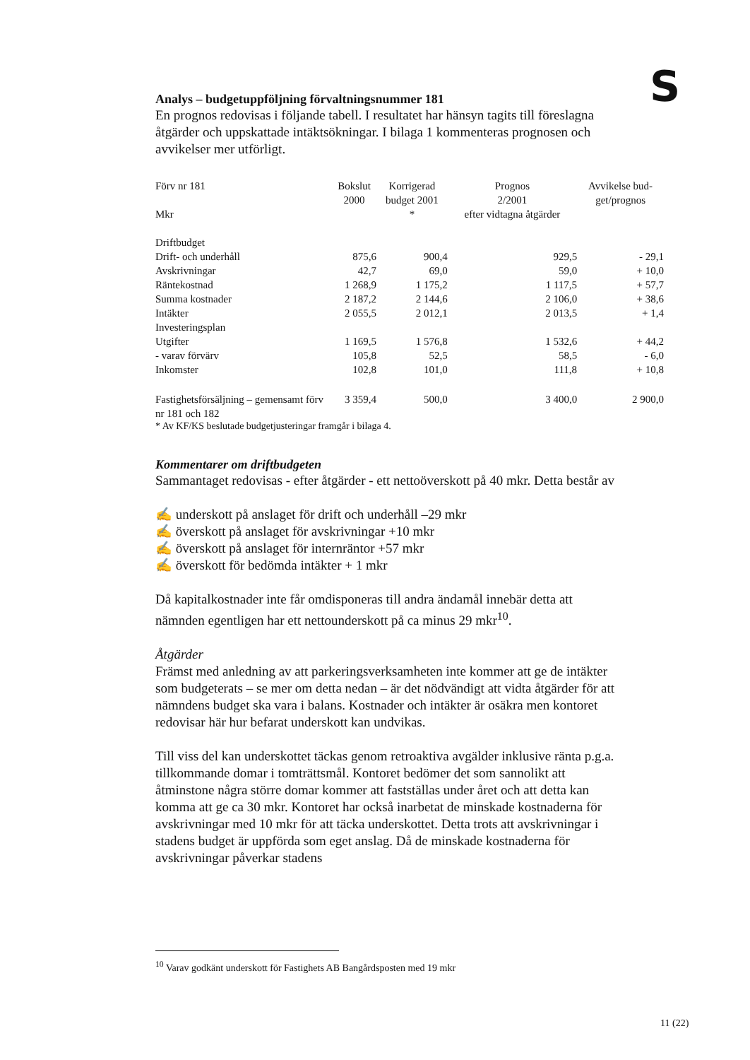S
Analys – budgetuppföljning förvaltningsnummer 181
En prognos redovisas i följande tabell. I resultatet har hänsyn tagits till föreslagna åtgärder och uppskattade intäktsökningar. I bilaga 1 kommenteras prognosen och avvikelser mer utförligt.
| Förv nr 181 Mkr | Bokslut 2000 | Korrigerad budget 2001 * | Prognos 2/2001 efter vidtagna åtgärder | Avvikelse bud- get/prognos |
| --- | --- | --- | --- | --- |
| Driftbudget | | | | |
| Drift- och underhåll | 875,6 | 900,4 | 929,5 | - 29,1 |
| Avskrivningar | 42,7 | 69,0 | 59,0 | + 10,0 |
| Räntekostnad | 1 268,9 | 1 175,2 | 1 117,5 | + 57,7 |
| Summa kostnader | 2 187,2 | 2 144,6 | 2 106,0 | + 38,6 |
| Intäkter | 2 055,5 | 2 012,1 | 2 013,5 | + 1,4 |
| Investeringsplan | | | | |
| Utgifter | 1 169,5 | 1 576,8 | 1 532,6 | + 44,2 |
| - varav förvärv | 105,8 | 52,5 | 58,5 | - 6,0 |
| Inkomster | 102,8 | 101,0 | 111,8 | + 10,8 |
| Fastighetsförsäljning – gemensamt förv nr 181 och 182 | 3 359,4 | 500,0 | 3 400,0 | 2 900,0 |
* Av KF/KS beslutade budgetjusteringar framgår i bilaga 4.
Kommentarer om driftbudgeten
Sammantaget redovisas - efter åtgärder - ett nettoöverskott på 40 mkr. Detta består av
✍ underskott på anslaget för drift och underhåll –29 mkr
✍ överskott på anslaget för avskrivningar +10 mkr
✍ överskott på anslaget för internräntor +57 mkr
✍ överskott för bedömda intäkter + 1 mkr
Då kapitalkostnader inte får omdisponeras till andra ändamål innebär detta att nämnden egentligen har ett nettounderskott på ca minus 29 mkr<sup>10</sup>.
Åtgärder
Främst med anledning av att parkeringsverksamheten inte kommer att ge de intäkter som budgeterats – se mer om detta nedan – är det nödvändigt att vidta åtgärder för att nämndens budget ska vara i balans. Kostnader och intäkter är osäkra men kontoret redovisar här hur befarat underskott kan undvikas.
Till viss del kan underskottet täckas genom retroaktiva avgälder inklusive ränta p.g.a. tillkommande domar i tomträttsmål. Kontoret bedömer det som sannolikt att åtminstone några större domar kommer att fastställas under året och att detta kan komma att ge ca 30 mkr. Kontoret har också inarbetat de minskade kostnaderna för avskrivningar med 10 mkr för att täcka underskottet. Detta trots att avskrivningar i stadens budget är uppförda som eget anslag. Då de minskade kostnaderna för avskrivningar påverkar stadens
<sup>10</sup> Varav godkänt underskott för Fastighets AB Bangårdsposten med 19 mkr
11 (22)